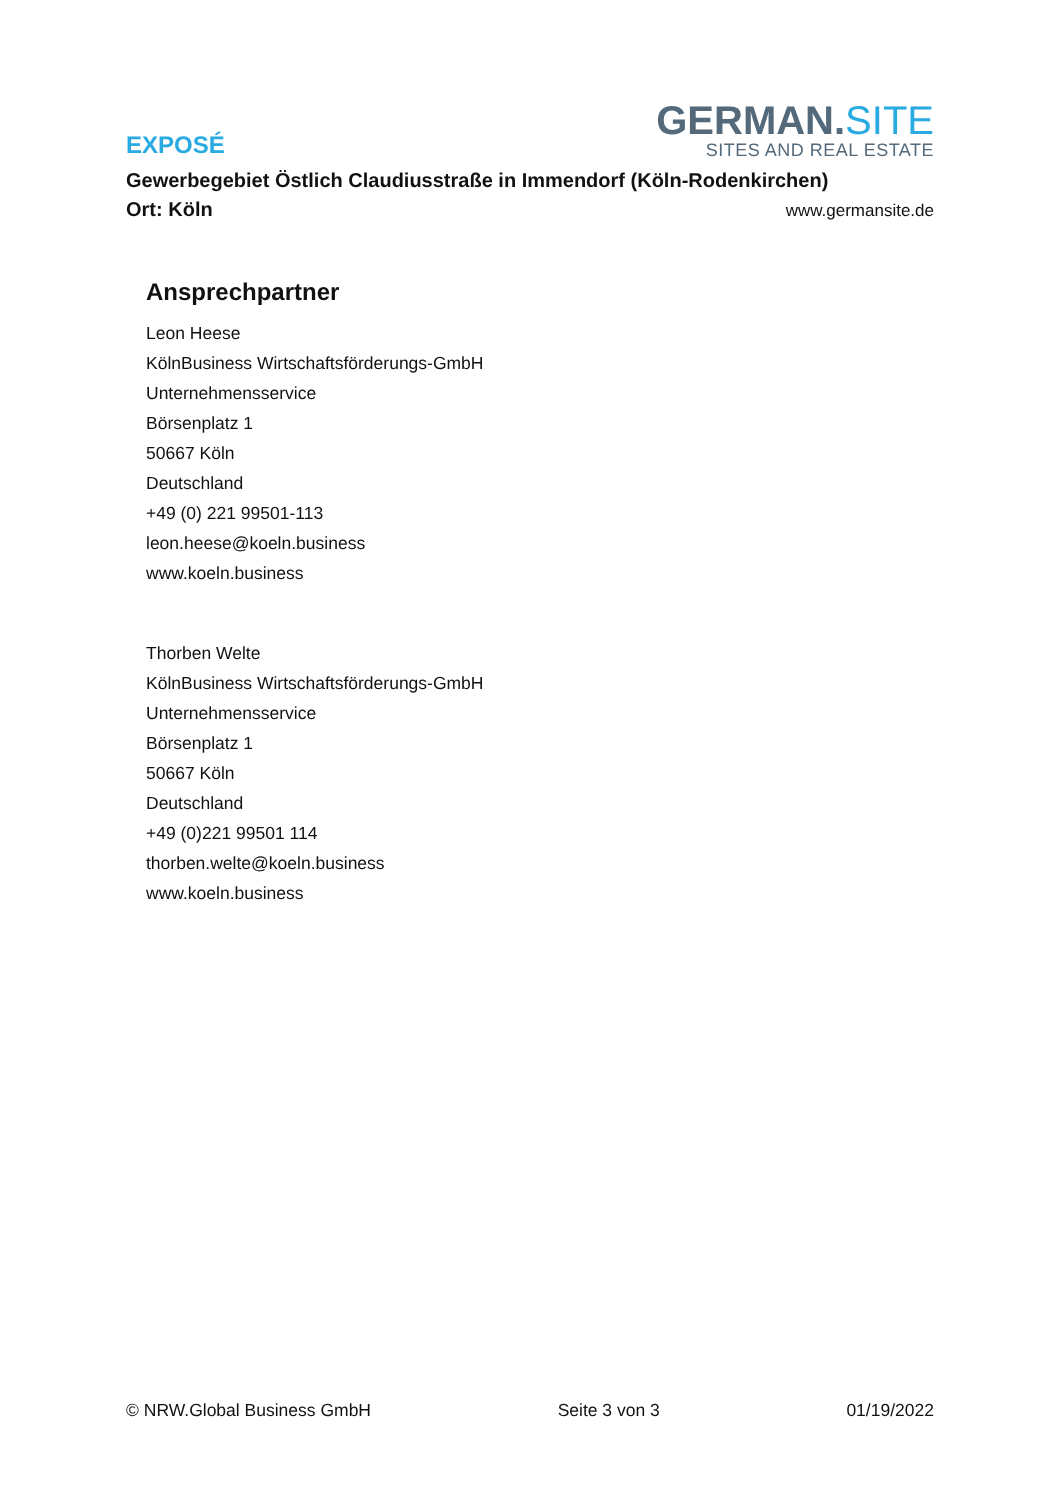EXPOSÉ
GERMAN.SITE
SITES AND REAL ESTATE
Gewerbegebiet Östlich Claudiusstraße in Immendorf (Köln-Rodenkirchen)
Ort: Köln
www.germansite.de
Ansprechpartner
Leon Heese
KölnBusiness Wirtschaftsförderungs-GmbH
Unternehmensservice
Börsenplatz 1
50667 Köln
Deutschland
+49 (0) 221 99501-113
leon.heese@koeln.business
www.koeln.business
Thorben Welte
KölnBusiness Wirtschaftsförderungs-GmbH
Unternehmensservice
Börsenplatz 1
50667 Köln
Deutschland
+49 (0)221 99501 114
thorben.welte@koeln.business
www.koeln.business
© NRW.Global Business GmbH Seite 3 von 3 01/19/2022